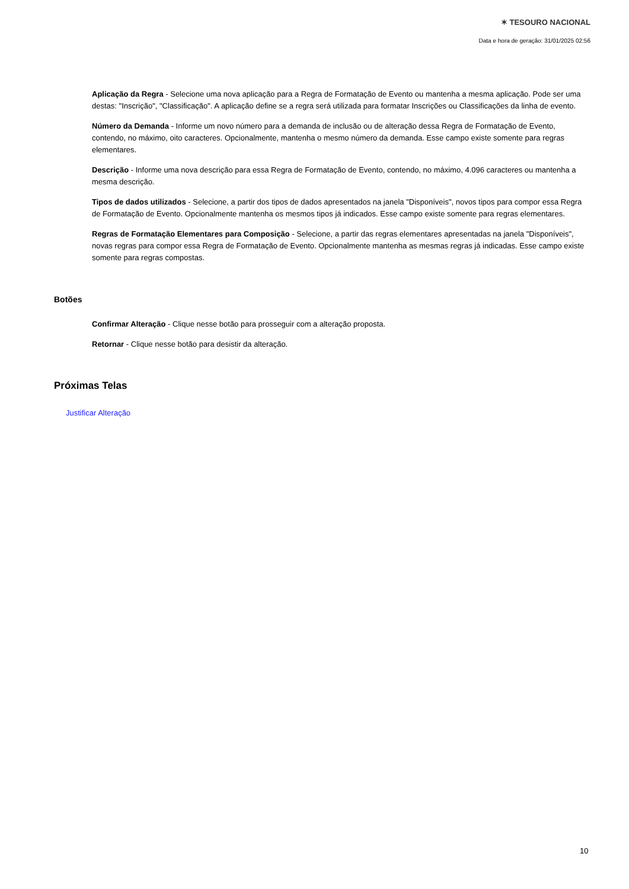✶ TESOURO NACIONAL
Data e hora de geração: 31/01/2025 02:56
Aplicação da Regra - Selecione uma nova aplicação para a Regra de Formatação de Evento ou mantenha a mesma aplicação. Pode ser uma destas: "Inscrição", "Classificação". A aplicação define se a regra será utilizada para formatar Inscrições ou Classificações da linha de evento.
Número da Demanda - Informe um novo número para a demanda de inclusão ou de alteração dessa Regra de Formatação de Evento, contendo, no máximo, oito caracteres. Opcionalmente, mantenha o mesmo número da demanda. Esse campo existe somente para regras elementares.
Descrição - Informe uma nova descrição para essa Regra de Formatação de Evento, contendo, no máximo, 4.096 caracteres ou mantenha a mesma descrição.
Tipos de dados utilizados - Selecione, a partir dos tipos de dados apresentados na janela "Disponíveis", novos tipos para compor essa Regra de Formatação de Evento. Opcionalmente mantenha os mesmos tipos já indicados. Esse campo existe somente para regras elementares.
Regras de Formatação Elementares para Composição - Selecione, a partir das regras elementares apresentadas na janela "Disponíveis", novas regras para compor essa Regra de Formatação de Evento. Opcionalmente mantenha as mesmas regras já indicadas. Esse campo existe somente para regras compostas.
Botões
Confirmar Alteração - Clique nesse botão para prosseguir com a alteração proposta.
Retornar - Clique nesse botão para desistir da alteração.
Próximas Telas
Justificar Alteração
10